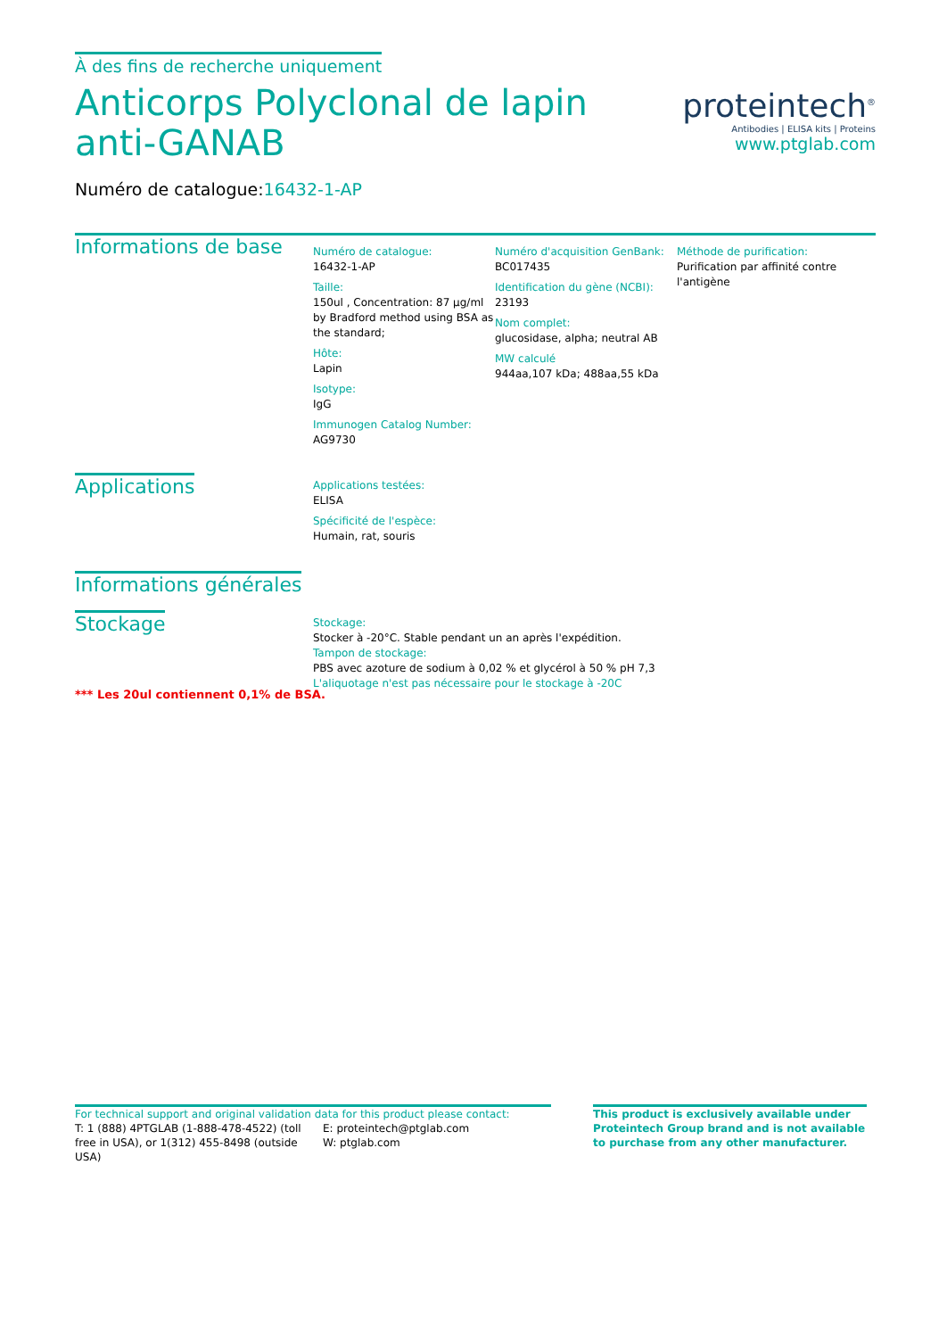À des fins de recherche uniquement
Anticorps Polyclonal de lapin anti-GANAB
Numéro de catalogue:16432-1-AP
proteintech<sup>®</sup>
Antibodies | ELISA kits | Proteins
www.ptglab.com
Informations de base
Numéro de catalogue:
16432-1-AP
Taille:
150ul , Concentration: 87 µg/ml by Bradford method using BSA as the standard;
Hôte:
Lapin
Isotype:
IgG
Immunogen Catalog Number:
AG9730
Numéro d'acquisition GenBank:
BC017435
Identification du gène (NCBI):
23193
Nom complet:
glucosidase, alpha; neutral AB
MW calculé
944aa,107 kDa; 488aa,55 kDa
Méthode de purification:
Purification par affinité contre l'antigène
Applications
Applications testées:
ELISA
Spécificité de l'espèce:
Humain, rat, souris
Informations générales
Stockage
Stockage:
Stocker à -20°C. Stable pendant un an après l'expédition.
Tampon de stockage:
PBS avec azoture de sodium à 0,02 % et glycérol à 50 % pH 7,3
L'aliquotage n'est pas nécessaire pour le stockage à -20C
*** Les 20ul contiennent 0,1% de BSA.
For technical support and original validation data for this product please contact:
T: 1 (888) 4PTGLAB (1-888-478-4522) (toll free in USA), or 1(312) 455-8498 (outside USA)
E: proteintech@ptglab.com
W: ptglab.com
This product is exclusively available under Proteintech Group brand and is not available to purchase from any other manufacturer.